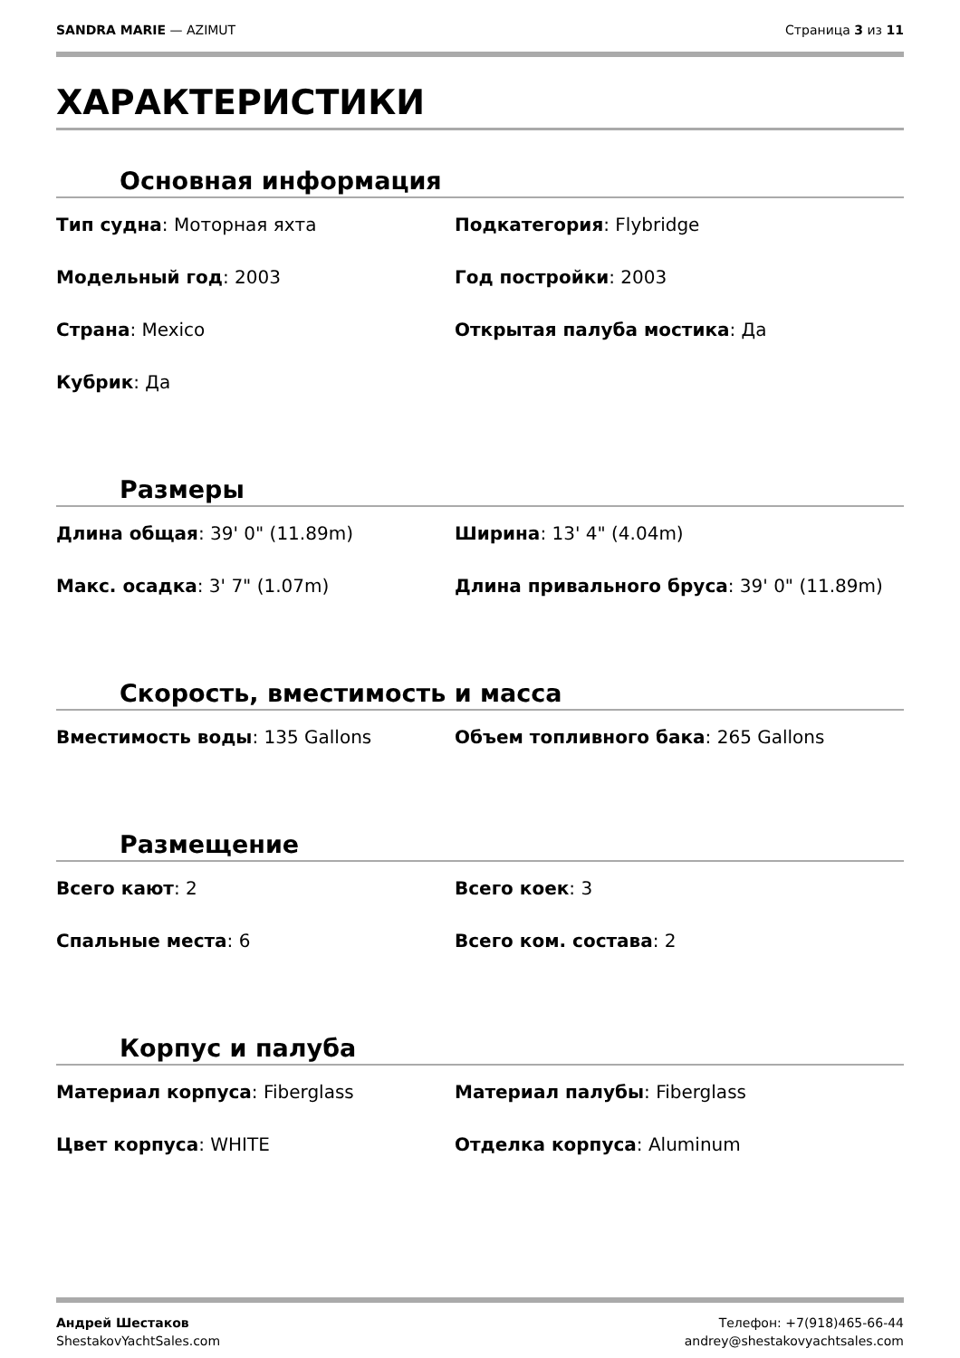SANDRA MARIE — AZIMUT Страница 3 из 11
ХАРАКТЕРИСТИКИ
Основная информация
Тип судна: Моторная яхта
Подкатегория: Flybridge
Модельный год: 2003
Год постройки: 2003
Страна: Mexico
Открытая палуба мостика: Да
Кубрик: Да
Размеры
Длина общая: 39' 0" (11.89m)
Ширина: 13' 4" (4.04m)
Макс. осадка: 3' 7" (1.07m)
Длина привального бруса: 39' 0" (11.89m)
Скорость, вместимость и масса
Вместимость воды: 135 Gallons
Объем топливного бака: 265 Gallons
Размещение
Всего кают: 2
Всего коек: 3
Спальные места: 6
Всего ком. состава: 2
Корпус и палуба
Материал корпуса: Fiberglass
Материал палубы: Fiberglass
Цвет корпуса: WHITE
Отделка корпуса: Aluminum
Андрей Шестаков
ShestakovYachtSales.com
Телефон: +7(918)465-66-44
andrey@shestakovyachtsales.com